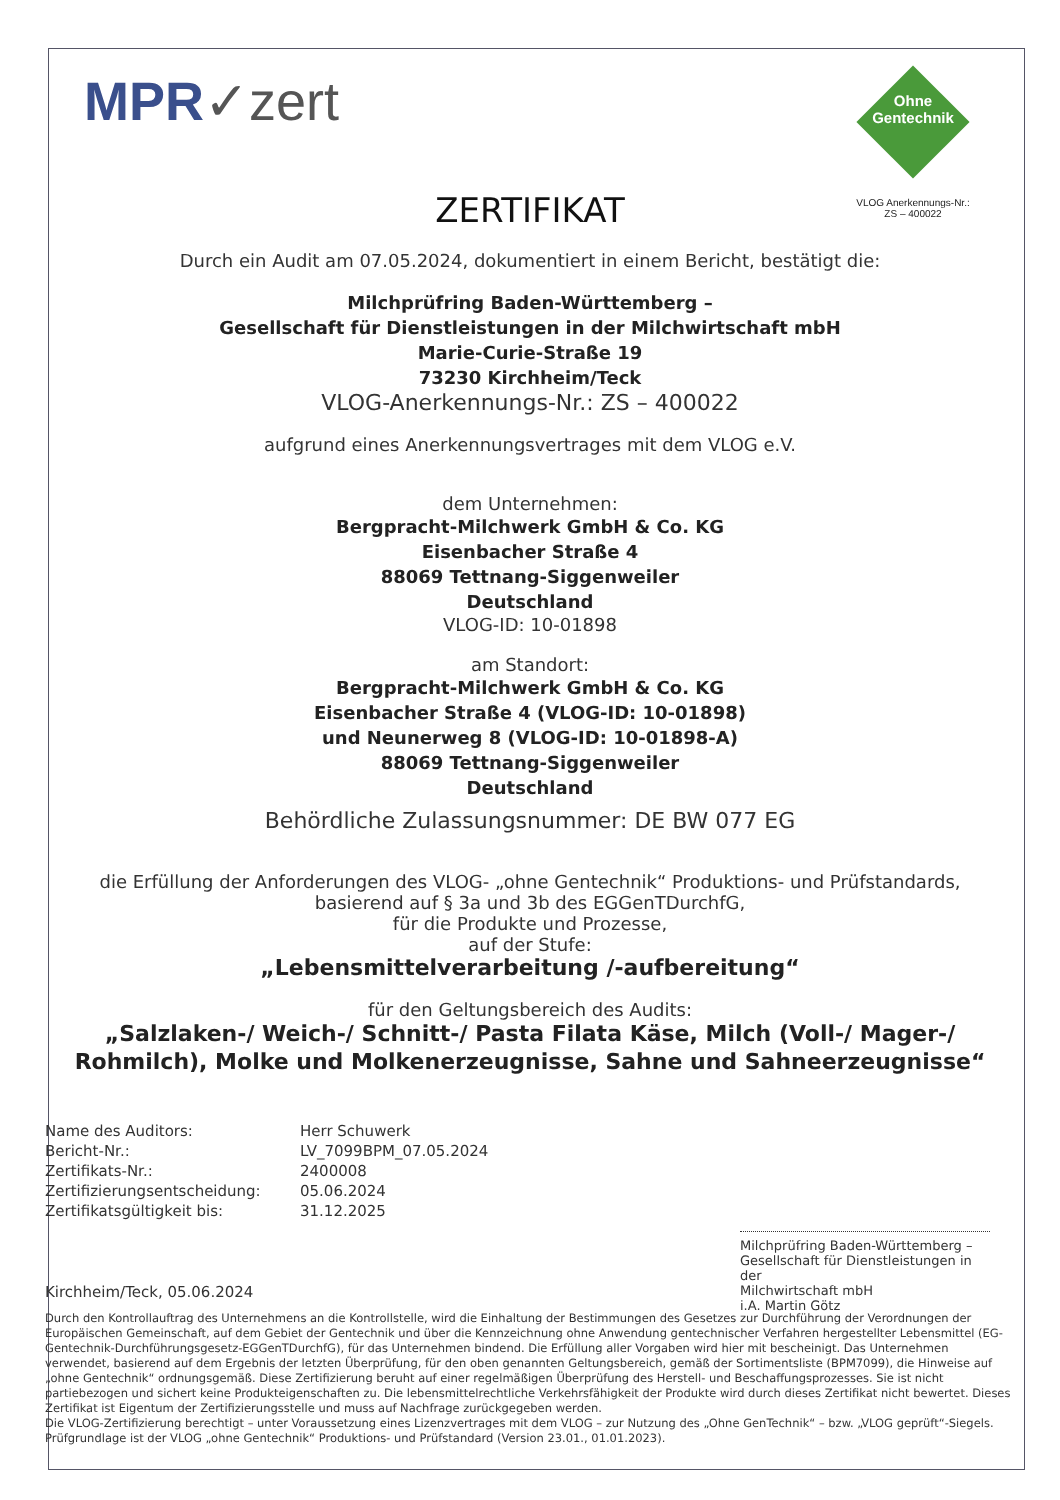MPR✓zert
Ohne
Gentechnik
VLOG Anerkennungs-Nr.:
ZS – 400022
ZERTIFIKAT
Durch ein Audit am 07.05.2024, dokumentiert in einem Bericht, bestätigt die:
Milchprüfring Baden-Württemberg –
Gesellschaft für Dienstleistungen in der Milchwirtschaft mbH
Marie-Curie-Straße 19
73230 Kirchheim/Teck
VLOG-Anerkennungs-Nr.: ZS – 400022
aufgrund eines Anerkennungsvertrages mit dem VLOG e.V.
dem Unternehmen:
Bergpracht-Milchwerk GmbH & Co. KG
Eisenbacher Straße 4
88069 Tettnang-Siggenweiler
Deutschland
VLOG-ID: 10-01898
am Standort:
Bergpracht-Milchwerk GmbH & Co. KG
Eisenbacher Straße 4 (VLOG-ID: 10-01898)
und Neunerweg 8 (VLOG-ID: 10-01898-A)
88069 Tettnang-Siggenweiler
Deutschland
Behördliche Zulassungsnummer: DE BW 077 EG
die Erfüllung der Anforderungen des VLOG- „ohne Gentechnik“ Produktions- und Prüfstandards,
basierend auf § 3a und 3b des EGGenTDurchfG,
für die Produkte und Prozesse,
auf der Stufe:
„Lebensmittelverarbeitung /-aufbereitung“
für den Geltungsbereich des Audits:
„Salzlaken-/ Weich-/ Schnitt-/ Pasta Filata Käse, Milch (Voll-/ Mager-/ Rohmilch), Molke und Molkenerzeugnisse, Sahne und Sahneerzeugnisse“
Name des Auditors:
Bericht-Nr.:
Zertifikats-Nr.:
Zertifizierungsentscheidung:
Zertifikatsgültigkeit bis:
Herr Schuwerk
LV_7099BPM_07.05.2024
2400008
05.06.2024
31.12.2025
Milchprüfring Baden-Württemberg –
Gesellschaft für Dienstleistungen in der
Milchwirtschaft mbH
i.A. Martin Götz
Kirchheim/Teck, 05.06.2024
Durch den Kontrollauftrag des Unternehmens an die Kontrollstelle, wird die Einhaltung der Bestimmungen des Gesetzes zur Durchführung der Verordnungen der Europäischen Gemeinschaft, auf dem Gebiet der Gentechnik und über die Kennzeichnung ohne Anwendung gentechnischer Verfahren hergestellter Lebensmittel (EG-Gentechnik-Durchführungsgesetz-EGGenTDurchfG), für das Unternehmen bindend. Die Erfüllung aller Vorgaben wird hier mit bescheinigt. Das Unternehmen verwendet, basierend auf dem Ergebnis der letzten Überprüfung, für den oben genannten Geltungsbereich, gemäß der Sortimentsliste (BPM7099), die Hinweise auf „ohne Gentechnik“ ordnungsgemäß. Diese Zertifizierung beruht auf einer regelmäßigen Überprüfung des Herstell- und Beschaffungsprozesses. Sie ist nicht partiebezogen und sichert keine Produkteigenschaften zu. Die lebensmittelrechtliche Verkehrsfähigkeit der Produkte wird durch dieses Zertifikat nicht bewertet. Dieses Zertifikat ist Eigentum der Zertifizierungsstelle und muss auf Nachfrage zurückgegeben werden.
Die VLOG-Zertifizierung berechtigt – unter Voraussetzung eines Lizenzvertrages mit dem VLOG – zur Nutzung des „Ohne GenTechnik“ – bzw. „VLOG geprüft“-Siegels. Prüfgrundlage ist der VLOG „ohne Gentechnik“ Produktions- und Prüfstandard (Version 23.01., 01.01.2023).